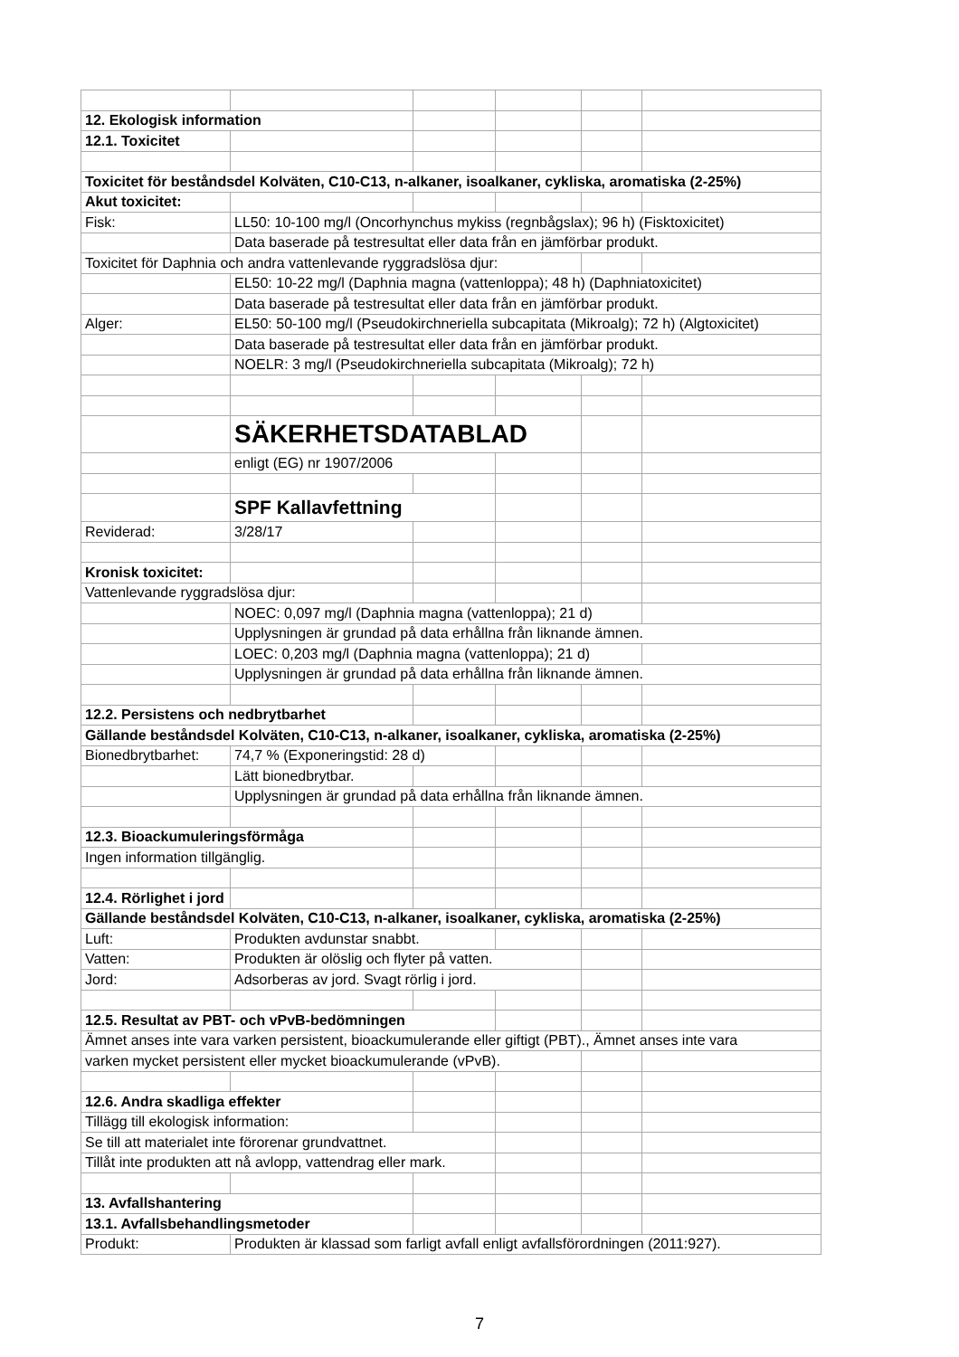| 12. Ekologisk information | | | | | |
| 12.1. Toxicitet | | | | | |
| Toxicitet för beståndsdel Kolväten, C10-C13, n-alkaner, isoalkaner, cykliska, aromatiska (2-25%) | | | | | |
| Akut toxicitet: | | | | | |
| Fisk: | LL50: 10-100 mg/l (Oncorhynchus mykiss (regnbågslax); 96 h) (Fisktoxicitet) | | | | |
| | Data baserade på testresultat eller data från en jämförbar produkt. | | | | |
| Toxicitet för Daphnia och andra vattenlevande ryggradslösa djur: | | | | | |
| | EL50: 10-22 mg/l (Daphnia magna (vattenloppa); 48 h) (Daphniatoxicitet) | | | | |
| | Data baserade på testresultat eller data från en jämförbar produkt. | | | | |
| Alger: | EL50: 50-100 mg/l (Pseudokirchneriella subcapitata (Mikroalg); 72 h) (Algtoxicitet) | | | | |
| | Data baserade på testresultat eller data från en jämförbar produkt. | | | | |
| | NOELR: 3 mg/l (Pseudokirchneriella subcapitata (Mikroalg); 72 h) | | | | |
| | SÄKERHETSDATABLAD | | | | |
| | enligt (EG) nr 1907/2006 | | | | |
| | SPF Kallavfettning | | | | |
| Reviderad: | 3/28/17 | | | | |
| Kronisk toxicitet: | | | | | |
| Vattenlevande ryggradslösa djur: | | | | | |
| | NOEC: 0,097 mg/l (Daphnia magna (vattenloppa); 21 d) | | | | |
| | Upplysningen är grundad på data erhållna från liknande ämnen. | | | | |
| | LOEC: 0,203 mg/l (Daphnia magna (vattenloppa); 21 d) | | | | |
| | Upplysningen är grundad på data erhållna från liknande ämnen. | | | | |
| 12.2. Persistens och nedbrytbarhet | | | | | |
| Gällande beståndsdel Kolväten, C10-C13, n-alkaner, isoalkaner, cykliska, aromatiska (2-25%) | | | | | |
| Bionedbrytbarhet: | 74,7 % (Exponeringstid: 28 d) | | | | |
| | Lätt bionedbrytbar. | | | | |
| | Upplysningen är grundad på data erhållna från liknande ämnen. | | | | |
| 12.3. Bioackumuleringsförmåga | | | | | |
| Ingen information tillgänglig. | | | | | |
| 12.4. Rörlighet i jord | | | | | |
| Gällande beståndsdel Kolväten, C10-C13, n-alkaner, isoalkaner, cykliska, aromatiska (2-25%) | | | | | |
| Luft: | Produkten avdunstar snabbt. | | | | |
| Vatten: | Produkten är olöslig och flyter på vatten. | | | | |
| Jord: | Adsorberas av jord. Svagt rörlig i jord. | | | | |
| 12.5. Resultat av PBT- och vPvB-bedömningen | | | | | |
| Ämnet anses inte vara varken persistent, bioackumulerande eller giftigt (PBT)., Ämnet anses inte vara | | | | | |
| varken mycket persistent eller mycket bioackumulerande (vPvB). | | | | | |
| 12.6. Andra skadliga effekter | | | | | |
| Tillägg till ekologisk information: | | | | | |
| Se till att materialet inte förorenar grundvattnet. | | | | | |
| Tillåt inte produkten att nå avlopp, vattendrag eller mark. | | | | | |
| 13. Avfallshantering | | | | | |
| 13.1. Avfallsbehandlingsmetoder | | | | | |
| Produkt: | Produkten är klassad som farligt avfall enligt avfallsförordningen (2011:927). | | | | |
7